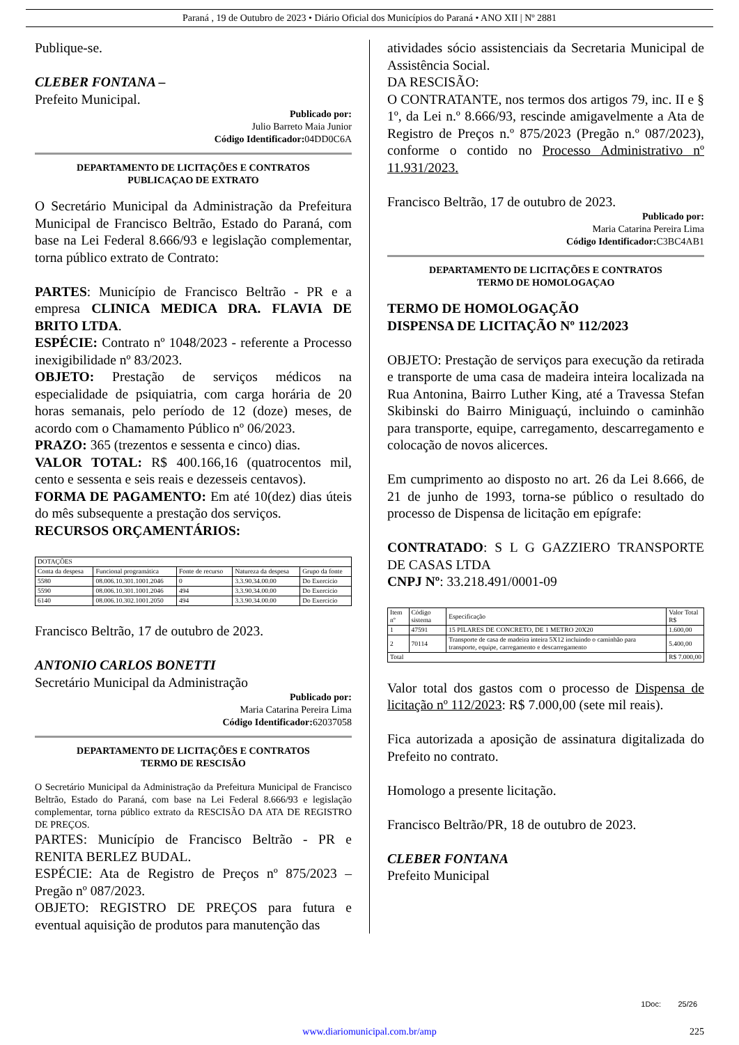Paraná , 19 de Outubro de 2023 • Diário Oficial dos Municípios do Paraná • ANO XII | Nº 2881
Publique-se.
CLEBER FONTANA –
Prefeito Municipal.
Publicado por:
Julio Barreto Maia Junior
Código Identificador: 04DD0C6A
DEPARTAMENTO DE LICITAÇÕES E CONTRATOS
PUBLICAÇAO DE EXTRATO
O Secretário Municipal da Administração da Prefeitura Municipal de Francisco Beltrão, Estado do Paraná, com base na Lei Federal 8.666/93 e legislação complementar, torna público extrato de Contrato:
PARTES: Município de Francisco Beltrão - PR e a empresa CLINICA MEDICA DRA. FLAVIA DE BRITO LTDA.
ESPÉCIE: Contrato nº 1048/2023 - referente a Processo inexigibilidade nº 83/2023.
OBJETO: Prestação de serviços médicos na especialidade de psiquiatria, com carga horária de 20 horas semanais, pelo período de 12 (doze) meses, de acordo com o Chamamento Público nº 06/2023.
PRAZO: 365 (trezentos e sessenta e cinco) dias.
VALOR TOTAL: R$ 400.166,16 (quatrocentos mil, cento e sessenta e seis reais e dezesseis centavos).
FORMA DE PAGAMENTO: Em até 10(dez) dias úteis do mês subsequente a prestação dos serviços.
RECURSOS ORÇAMENTÁRIOS:
| DOTAÇÕES | | | | |
| --- | --- | --- | --- | --- |
| Conta da despesa | Funcional programática | Fonte de recurso | Natureza da despesa | Grupo da fonte |
| 5580 | 08.006.10.301.1001.2046 | 0 | 3.3.90.34.00.00 | Do Exercício |
| 5590 | 08.006.10.301.1001.2046 | 494 | 3.3.90.34.00.00 | Do Exercício |
| 6140 | 08.006.10.302.1001.2050 | 494 | 3.3.90.34.00.00 | Do Exercício |
Francisco Beltrão, 17 de outubro de 2023.
ANTONIO CARLOS BONETTI
Secretário Municipal da Administração
Publicado por:
Maria Catarina Pereira Lima
Código Identificador: 62037058
DEPARTAMENTO DE LICITAÇÕES E CONTRATOS
TERMO DE RESCISÃO
O Secretário Municipal da Administração da Prefeitura Municipal de Francisco Beltrão, Estado do Paraná, com base na Lei Federal 8.666/93 e legislação complementar, torna público extrato da RESCISÃO DA ATA DE REGISTRO DE PREÇOS.
PARTES: Município de Francisco Beltrão - PR e RENITA BERLEZ BUDAL.
ESPÉCIE: Ata de Registro de Preços nº 875/2023 – Pregão nº 087/2023.
OBJETO: REGISTRO DE PREÇOS para futura e eventual aquisição de produtos para manutenção das
atividades sócio assistenciais da Secretaria Municipal de Assistência Social.
DA RESCISÃO:
O CONTRATANTE, nos termos dos artigos 79, inc. II e § 1º, da Lei n.º 8.666/93, rescinde amigavelmente a Ata de Registro de Preços n.º 875/2023 (Pregão n.º 087/2023), conforme o contido no Processo Administrativo nº 11.931/2023.
Francisco Beltrão, 17 de outubro de 2023.
Publicado por:
Maria Catarina Pereira Lima
Código Identificador: C3BC4AB1
DEPARTAMENTO DE LICITAÇÕES E CONTRATOS
TERMO DE HOMOLOGAÇAO
TERMO DE HOMOLOGAÇÃO
DISPENSA DE LICITAÇÃO Nº 112/2023
OBJETO: Prestação de serviços para execução da retirada e transporte de uma casa de madeira inteira localizada na Rua Antonina, Bairro Luther King, até a Travessa Stefan Skibinski do Bairro Miniguaçú, incluindo o caminhão para transporte, equipe, carregamento, descarregamento e colocação de novos alicerces.
Em cumprimento ao disposto no art. 26 da Lei 8.666, de 21 de junho de 1993, torna-se público o resultado do processo de Dispensa de licitação em epígrafe:
CONTRATADO: S L G GAZZIERO TRANSPORTE DE CASAS LTDA
CNPJ Nº: 33.218.491/0001-09
| Item nº | Código sistema | Especificação | Valor Total R$ |
| --- | --- | --- | --- |
| 1 | 47591 | 15 PILARES DE CONCRETO, DE 1 METRO 20X20 | 1.600,00 |
| 2 | 70114 | Transporte de casa de madeira inteira 5X12 incluindo o caminhão para transporte, equipe, carregamento e descarregamento | 5.400,00 |
| Total | | | R$ 7.000,00 |
Valor total dos gastos com o processo de Dispensa de licitação nº 112/2023: R$ 7.000,00 (sete mil reais).
Fica autorizada a aposição de assinatura digitalizada do Prefeito no contrato.
Homologo a presente licitação.
Francisco Beltrão/PR, 18 de outubro de 2023.
CLEBER FONTANA
Prefeito Municipal
1Doc: 25/26
www.diariomunicipal.com.br/amp 225